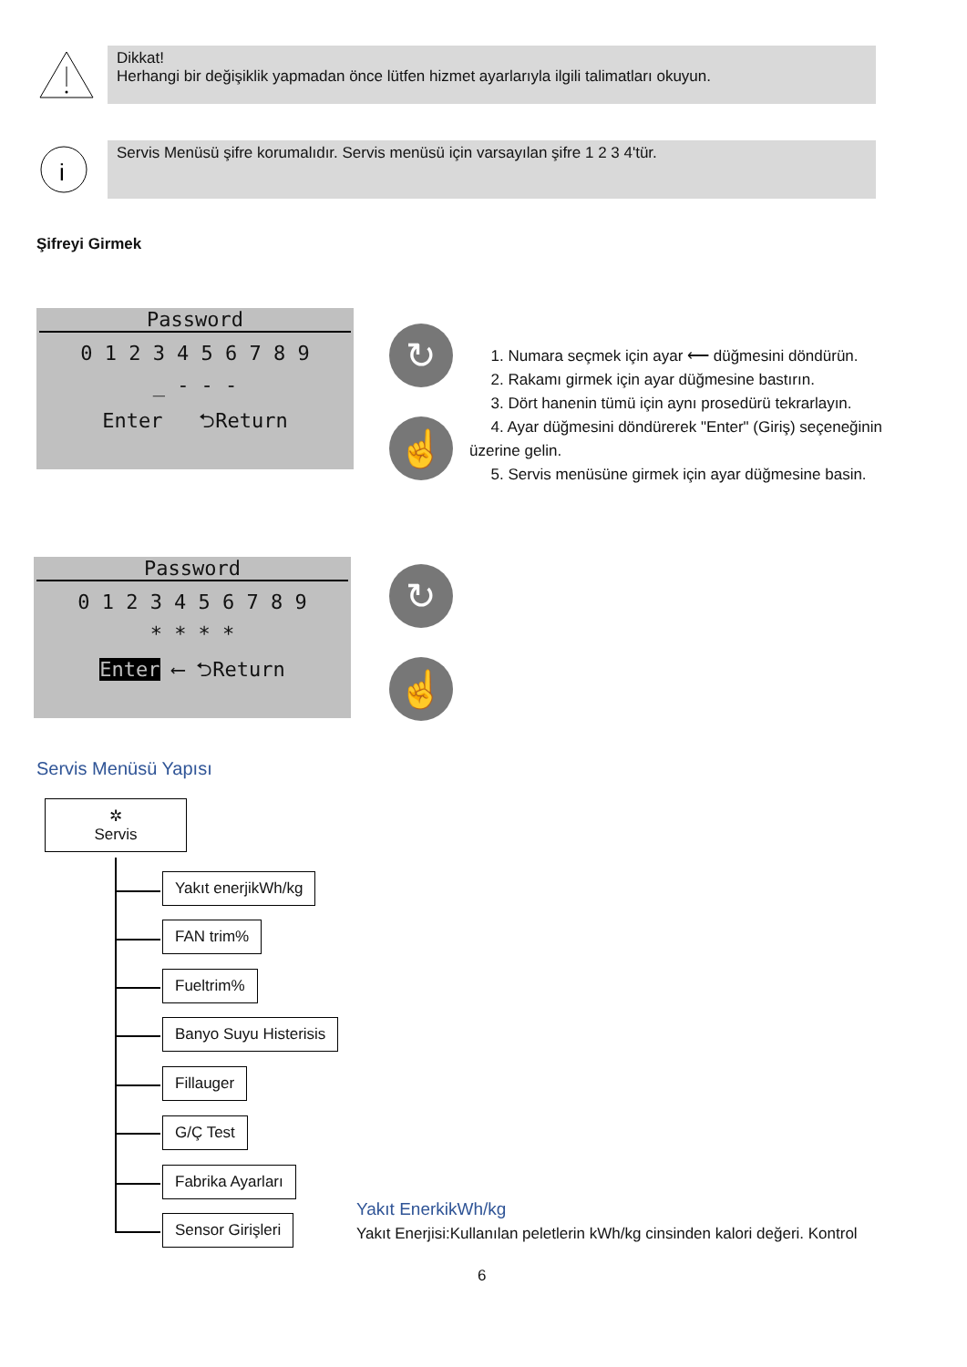Dikkat!
Herhangi bir değişiklik yapmadan önce lütfen hizmet ayarlarıyla ilgili talimatları okuyun.
i
Servis Menüsü şifre korumalıdır. Servis menüsü için varsayılan şifre 1 2 3 4'tür.
Şifreyi Girmek
Password
0 1 2 3 4 5 6 7 8 9
_ - - -
Enter ⮌Return
↻
☝
1. Numara seçmek için ayar ⟵ düğmesini döndürün.
2. Rakamı girmek için ayar düğmesine bastırın.
3. Dört hanenin tümü için aynı prosedürü tekrarlayın.
4. Ayar düğmesini döndürerek "Enter" (Giriş) seçeneğinin üzerine gelin.
5. Servis menüsüne girmek için ayar düğmesine basin.
Password
0 1 2 3 4 5 6 7 8 9
* * * *
Enter ⟵ ⮌Return
↻
☝
Servis Menüsü Yapısı
✲
Servis
Yakıt enerjikWh/kg
FAN trim%
Fueltrim%
Banyo Suyu Histerisis
Fillauger
G/Ç Test
Fabrika Ayarları
Sensor Girişleri
Yakıt EnerkikWh/kg
Yakıt Enerjisi:Kullanılan peletlerin kWh/kg cinsinden kalori değeri. Kontrol
6